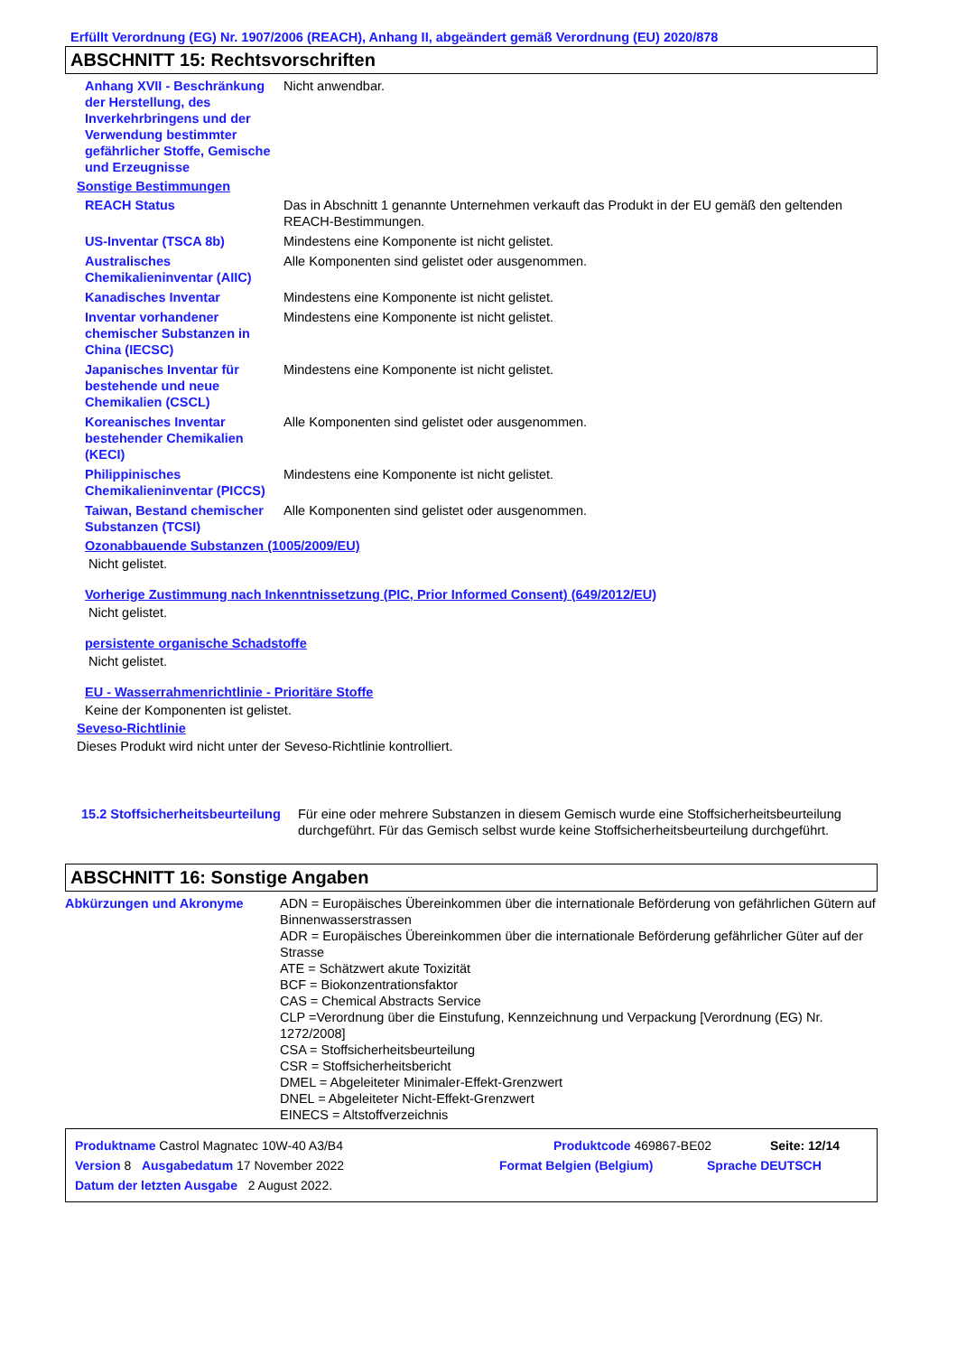Erfüllt Verordnung (EG) Nr. 1907/2006 (REACH), Anhang II, abgeändert gemäß Verordnung (EU) 2020/878
ABSCHNITT 15: Rechtsvorschriften
Anhang XVII - Beschränkung der Herstellung, des Inverkehrbringens und der Verwendung bestimmter gefährlicher Stoffe, Gemische und Erzeugnisse
Nicht anwendbar.
Sonstige Bestimmungen
REACH Status Das in Abschnitt 1 genannte Unternehmen verkauft das Produkt in der EU gemäß den geltenden REACH-Bestimmungen.
US-Inventar (TSCA 8b) Mindestens eine Komponente ist nicht gelistet.
Australisches Chemikalieninventar (AIIC)
Alle Komponenten sind gelistet oder ausgenommen.
Kanadisches Inventar Mindestens eine Komponente ist nicht gelistet.
Inventar vorhandener chemischer Substanzen in China (IECSC)
Mindestens eine Komponente ist nicht gelistet.
Japanisches Inventar für bestehende und neue Chemikalien (CSCL)
Mindestens eine Komponente ist nicht gelistet.
Koreanisches Inventar bestehender Chemikalien (KECI)
Alle Komponenten sind gelistet oder ausgenommen.
Philippinisches Chemikalieninventar (PICCS)
Mindestens eine Komponente ist nicht gelistet.
Taiwan, Bestand chemischer Substanzen (TCSI)
Alle Komponenten sind gelistet oder ausgenommen.
Ozonabbauende Substanzen (1005/2009/EU)
Nicht gelistet.
Vorherige Zustimmung nach Inkenntnissetzung (PIC, Prior Informed Consent) (649/2012/EU)
Nicht gelistet.
persistente organische Schadstoffe
Nicht gelistet.
EU - Wasserrahmenrichtlinie - Prioritäre Stoffe
Keine der Komponenten ist gelistet.
Seveso-Richtlinie
Dieses Produkt wird nicht unter der Seveso-Richtlinie kontrolliert.
15.2 Stoffsicherheitsbeurteilung
Für eine oder mehrere Substanzen in diesem Gemisch wurde eine Stoffsicherheitsbeurteilung durchgeführt. Für das Gemisch selbst wurde keine Stoffsicherheitsbeurteilung durchgeführt.
ABSCHNITT 16: Sonstige Angaben
Abkürzungen und Akronyme ADN = Europäisches Übereinkommen über die internationale Beförderung von gefährlichen Gütern auf Binnenwasserstrassen
ADR = Europäisches Übereinkommen über die internationale Beförderung gefährlicher Güter auf der Strasse
ATE = Schätzwert akute Toxizität
BCF = Biokonzentrationsfaktor
CAS = Chemical Abstracts Service
CLP =Verordnung über die Einstufung, Kennzeichnung und Verpackung [Verordnung (EG) Nr. 1272/2008]
CSA = Stoffsicherheitsbeurteilung
CSR = Stoffsicherheitsbericht
DMEL = Abgeleiteter Minimaler-Effekt-Grenzwert
DNEL = Abgeleiteter Nicht-Effekt-Grenzwert
EINECS = Altstoffverzeichnis
Produktname Castrol Magnatec 10W-40 A3/B4 Produktcode 469867-BE02 Seite: 12/14
Version 8 Ausgabedatum 17 November 2022 Format Belgien (Belgium) Sprache DEUTSCH
Datum der letzten Ausgabe 2 August 2022.